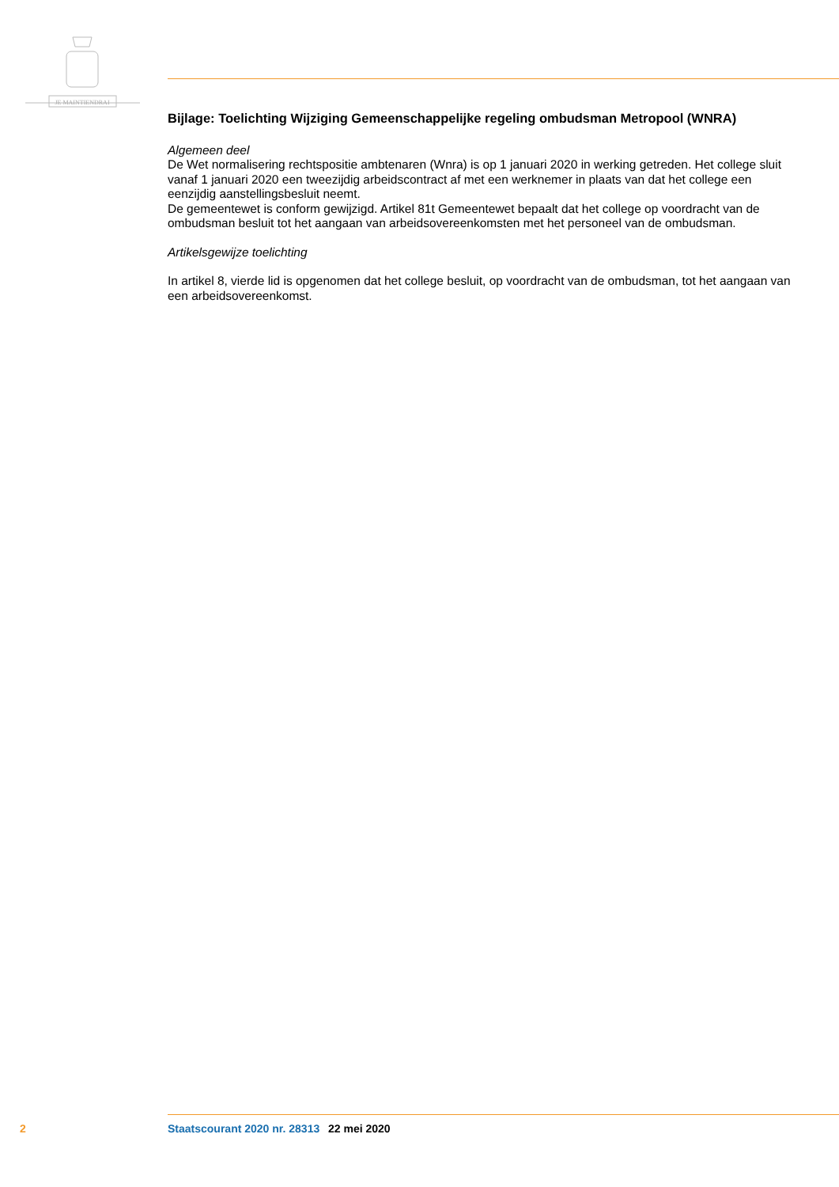JE MAINTIENDRAI
Bijlage: Toelichting Wijziging Gemeenschappelijke regeling ombudsman Metropool (WNRA)
Algemeen deel
De Wet normalisering rechtspositie ambtenaren (Wnra) is op 1 januari 2020 in werking getreden. Het college sluit vanaf 1 januari 2020 een tweezijdig arbeidscontract af met een werknemer in plaats van dat het college een eenzijdig aanstellingsbesluit neemt.
De gemeentewet is conform gewijzigd. Artikel 81t Gemeentewet bepaalt dat het college op voordracht van de ombudsman besluit tot het aangaan van arbeidsovereenkomsten met het personeel van de ombudsman.
Artikelsgewijze toelichting
In artikel 8, vierde lid is opgenomen dat het college besluit, op voordracht van de ombudsman, tot het aangaan van een arbeidsovereenkomst.
2 Staatscourant 2020 nr. 28313 22 mei 2020